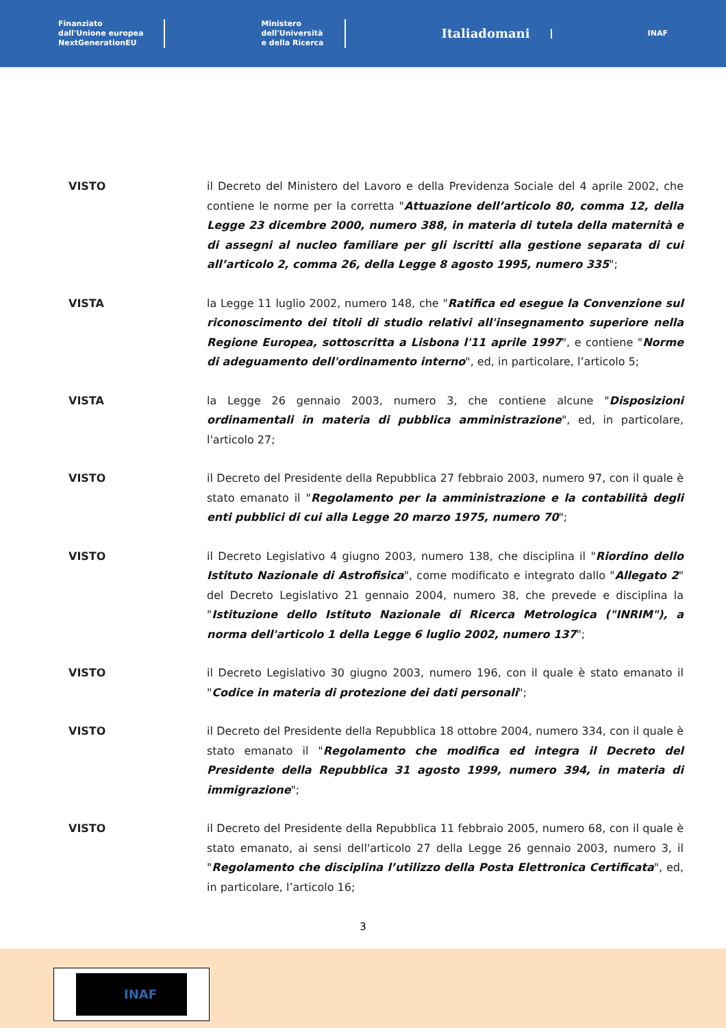Finanziato
dall'Unione europea
NextGenerationEU
Ministero
dell'Università
e della Ricerca
Italiadomani
INAF
VISTO il Decreto del Ministero del Lavoro e della Previdenza Sociale del 4 aprile 2002, che contiene le norme per la corretta "Attuazione dell’articolo 80, comma 12, della Legge 23 dicembre 2000, numero 388, in materia di tutela della maternità e di assegni al nucleo familiare per gli iscritti alla gestione separata di cui all’articolo 2, comma 26, della Legge 8 agosto 1995, numero 335";
VISTA la Legge 11 luglio 2002, numero 148, che "Ratifica ed esegue la Convenzione sul riconoscimento dei titoli di studio relativi all'insegnamento superiore nella Regione Europea, sottoscritta a Lisbona l'11 aprile 1997", e contiene "Norme di adeguamento dell'ordinamento interno", ed, in particolare, l’articolo 5;
VISTA la Legge 26 gennaio 2003, numero 3, che contiene alcune "Disposizioni ordinamentali in materia di pubblica amministrazione", ed, in particolare, l'articolo 27;
VISTO il Decreto del Presidente della Repubblica 27 febbraio 2003, numero 97, con il quale è stato emanato il "Regolamento per la amministrazione e la contabilità degli enti pubblici di cui alla Legge 20 marzo 1975, numero 70";
VISTO il Decreto Legislativo 4 giugno 2003, numero 138, che disciplina il "Riordino dello Istituto Nazionale di Astrofisica", come modificato e integrato dallo "Allegato 2" del Decreto Legislativo 21 gennaio 2004, numero 38, che prevede e disciplina la "Istituzione dello Istituto Nazionale di Ricerca Metrologica ("INRIM"), a norma dell'articolo 1 della Legge 6 luglio 2002, numero 137";
VISTO il Decreto Legislativo 30 giugno 2003, numero 196, con il quale è stato emanato il "Codice in materia di protezione dei dati personali";
VISTO il Decreto del Presidente della Repubblica 18 ottobre 2004, numero 334, con il quale è stato emanato il "Regolamento che modifica ed integra il Decreto del Presidente della Repubblica 31 agosto 1999, numero 394, in materia di immigrazione";
VISTO il Decreto del Presidente della Repubblica 11 febbraio 2005, numero 68, con il quale è stato emanato, ai sensi dell'articolo 27 della Legge 26 gennaio 2003, numero 3, il "Regolamento che disciplina l’utilizzo della Posta Elettronica Certificata", ed, in particolare, l’articolo 16;
3
INAF